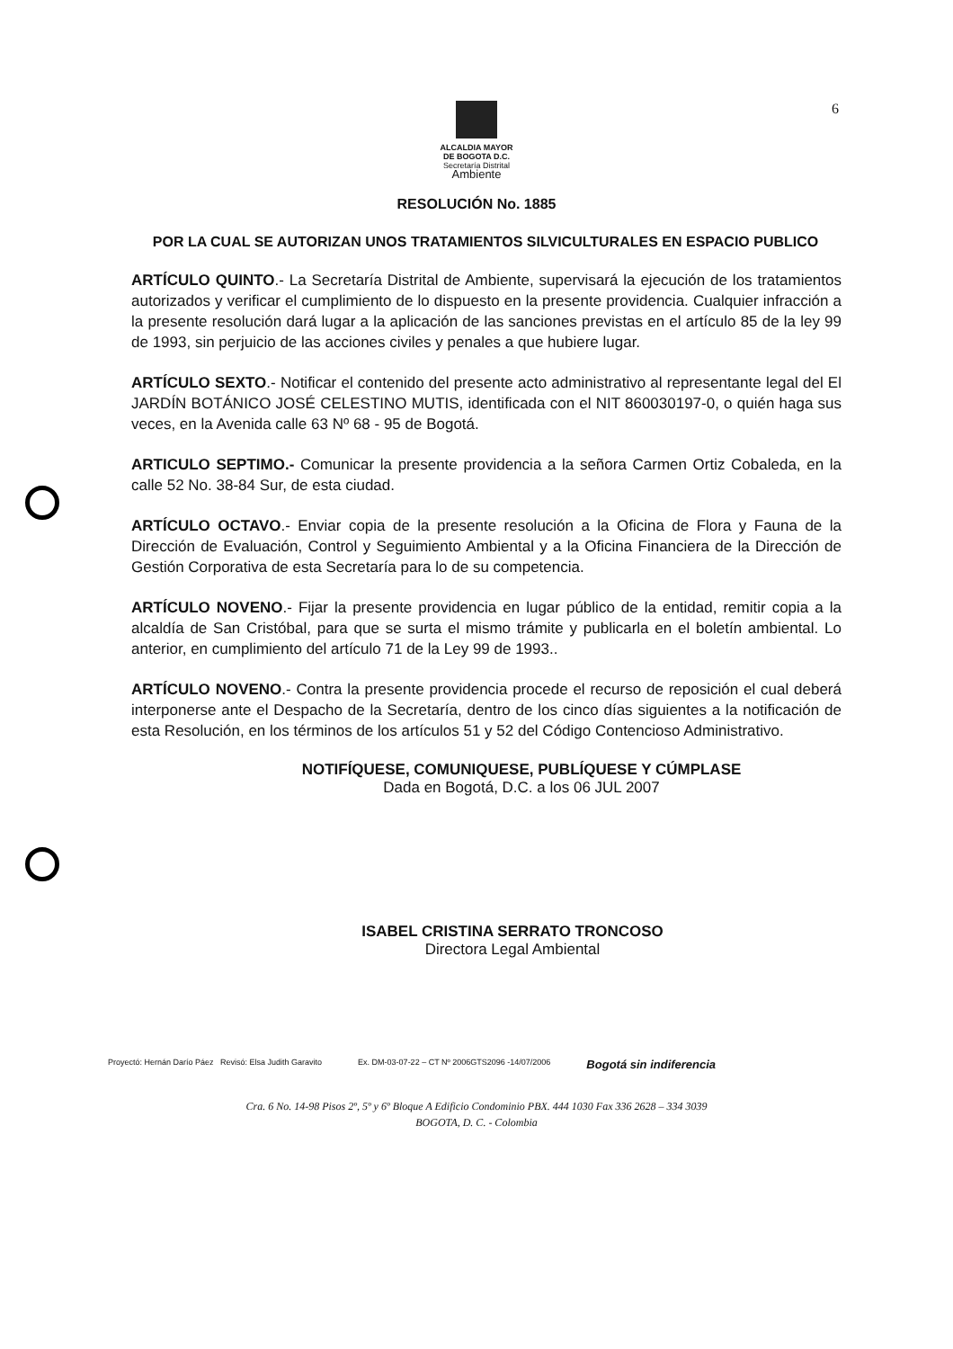6
ALCALDIA MAYOR
DE BOGOTA D.C.
Secretaría Distrital
Ambiente
RESOLUCIÓN No. 1885
POR LA CUAL SE AUTORIZAN UNOS TRATAMIENTOS SILVICULTURALES EN ESPACIO PUBLICO
ARTÍCULO QUINTO.- La Secretaría Distrital de Ambiente, supervisará la ejecución de los tratamientos autorizados y verificar el cumplimiento de lo dispuesto en la presente providencia. Cualquier infracción a la presente resolución dará lugar a la aplicación de las sanciones previstas en el artículo 85 de la ley 99 de 1993, sin perjuicio de las acciones civiles y penales a que hubiere lugar.
ARTÍCULO SEXTO.- Notificar el contenido del presente acto administrativo al representante legal del El JARDÍN BOTÁNICO JOSÉ CELESTINO MUTIS, identificada con el NIT 860030197-0, o quién haga sus veces, en la Avenida calle 63 Nº 68 - 95 de Bogotá.
ARTICULO SEPTIMO.- Comunicar la presente providencia a la señora Carmen Ortiz Cobaleda, en la calle 52 No. 38-84 Sur, de esta ciudad.
ARTÍCULO OCTAVO.- Enviar copia de la presente resolución a la Oficina de Flora y Fauna de la Dirección de Evaluación, Control y Seguimiento Ambiental y a la Oficina Financiera de la Dirección de Gestión Corporativa de esta Secretaría para lo de su competencia.
ARTÍCULO NOVENO.- Fijar la presente providencia en lugar público de la entidad, remitir copia a la alcaldía de San Cristóbal, para que se surta el mismo trámite y publicarla en el boletín ambiental. Lo anterior, en cumplimiento del artículo 71 de la Ley 99 de 1993..
ARTÍCULO NOVENO.- Contra la presente providencia procede el recurso de reposición el cual deberá interponerse ante el Despacho de la Secretaría, dentro de los cinco días siguientes a la notificación de esta Resolución, en los términos de los artículos 51 y 52 del Código Contencioso Administrativo.
NOTIFÍQUESE, COMUNIQUESE, PUBLÍQUESE Y CÚMPLASE
Dada en Bogotá, D.C. a los 06 JUL 2007
ISABEL CRISTINA SERRATO TRONCOSO
Directora Legal Ambiental
Proyectó: Hernán Darío Páez Revisó: Elsa Judith Garavito Ex. DM-03-07-22 – CT Nº 2006GTS2096 -14/07/2006 Bogotá sin indiferencia
Cra. 6 No. 14-98 Pisos 2º, 5º y 6º Bloque A Edificio Condominio PBX. 444 1030 Fax 336 2628 – 334 3039
BOGOTA, D. C. - Colombia